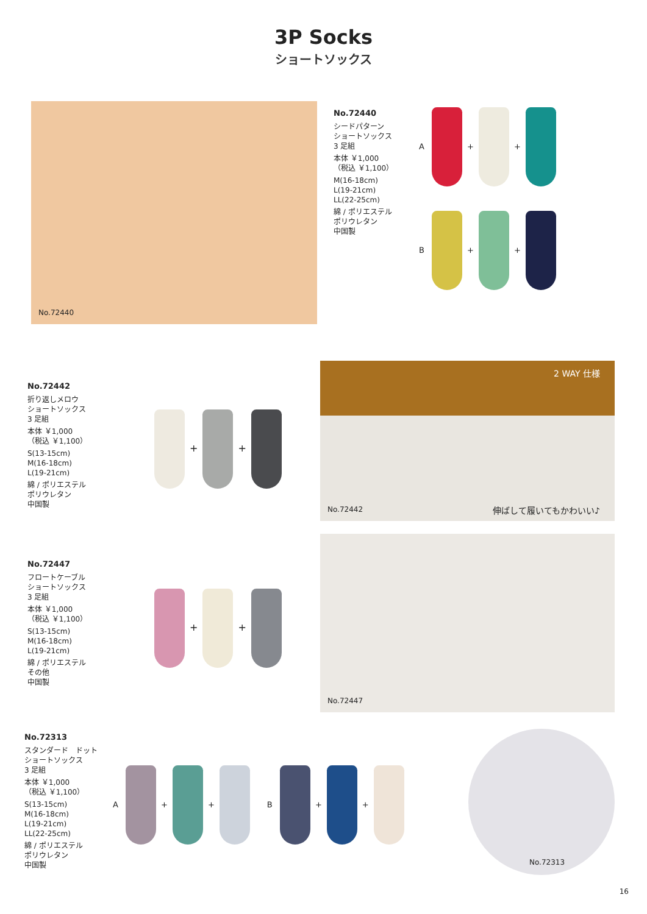3P Socks
ショートソックス
No.72440
No.72440
シードパターン
ショートソックス
3 足組
本体 ￥1,000
（税込 ￥1,100）
M(16-18cm)
L(19-21cm)
LL(22-25cm)
綿 / ポリエステル
ポリウレタン
中国製
A + +
B + +
No.72442
折り返しメロウ
ショートソックス
3 足組
本体 ￥1,000
（税込 ￥1,100）
S(13-15cm)
M(16-18cm)
L(19-21cm)
綿 / ポリエステル
ポリウレタン
中国製
+ +
No.72442
2 WAY 仕様
伸ばして履いてもかわいい♪
No.72447
フロートケーブル
ショートソックス
3 足組
本体 ￥1,000
（税込 ￥1,100）
S(13-15cm)
M(16-18cm)
L(19-21cm)
綿 / ポリエステル
その他
中国製
+ +
No.72447
No.72313
スタンダード　ドット
ショートソックス
3 足組
本体 ￥1,000
（税込 ￥1,100）
S(13-15cm)
M(16-18cm)
L(19-21cm)
LL(22-25cm)
綿 / ポリエステル
ポリウレタン
中国製
A + + B + +
No.72313
16